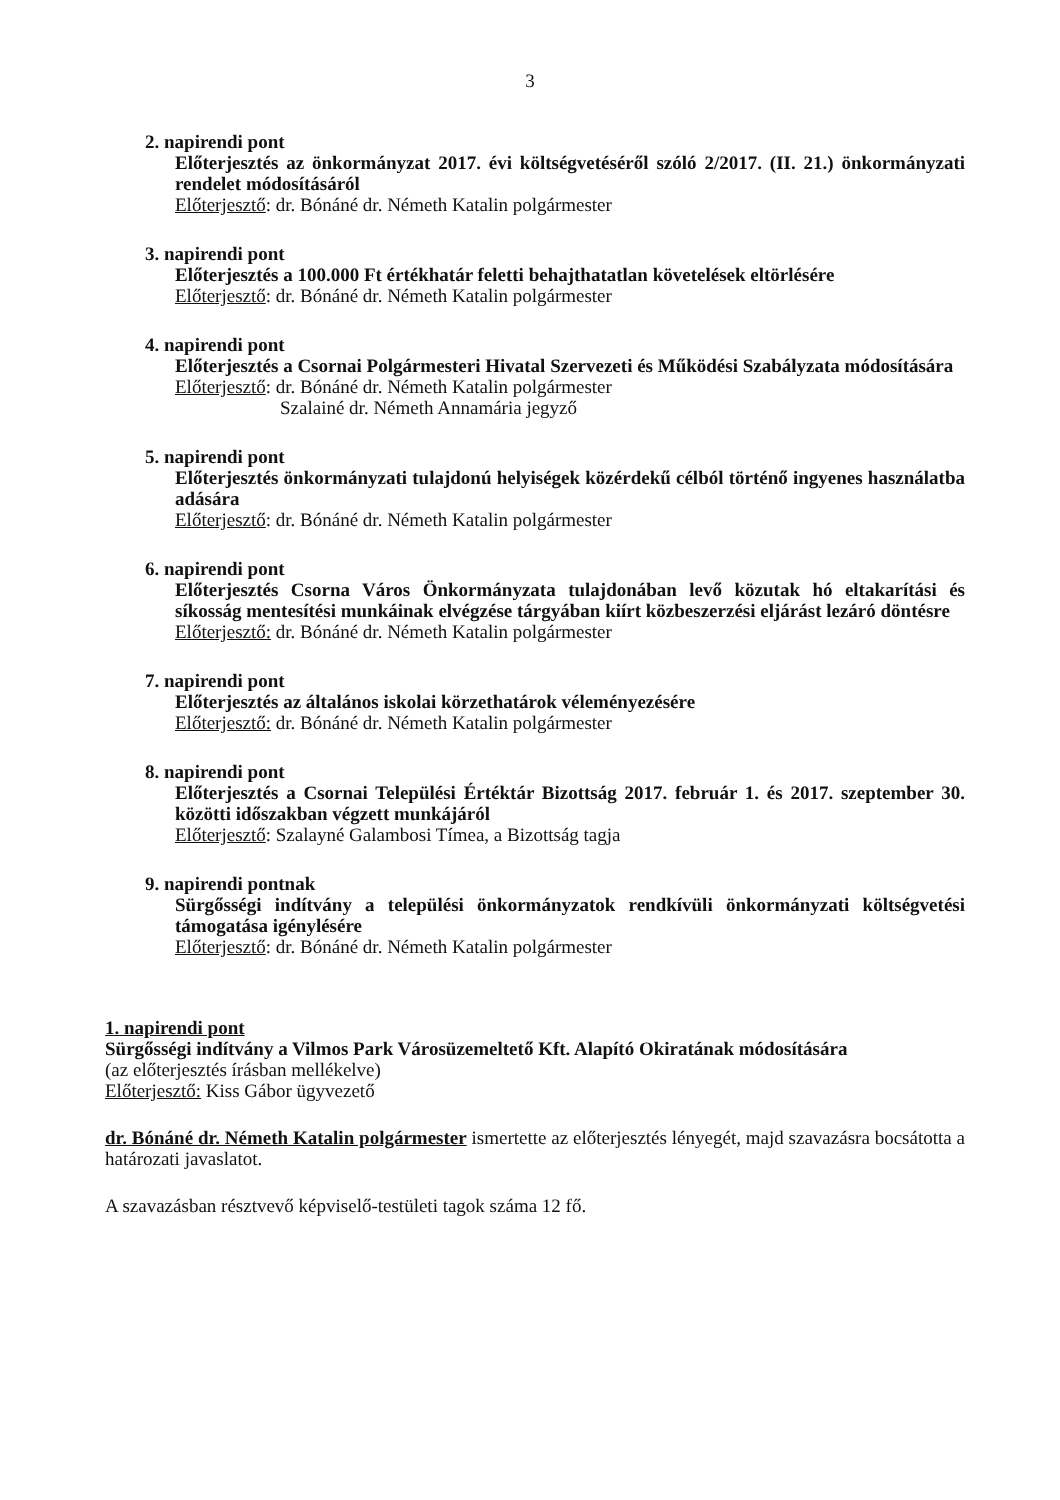3
2. napirendi pont
Előterjesztés az önkormányzat 2017. évi költségvetéséről szóló 2/2017. (II. 21.) önkormányzati rendelet módosításáról
Előterjesztő: dr. Bónáné dr. Németh Katalin polgármester
3. napirendi pont
Előterjesztés a 100.000 Ft értékhatár feletti behajthatatlan követelések eltörlésére
Előterjesztő: dr. Bónáné dr. Németh Katalin polgármester
4. napirendi pont
Előterjesztés a Csornai Polgármesteri Hivatal Szervezeti és Működési Szabályzata módosítására
Előterjesztő: dr. Bónáné dr. Németh Katalin polgármester
Szalainé dr. Németh Annamária jegyző
5. napirendi pont
Előterjesztés önkormányzati tulajdonú helyiségek közérdekű célból történő ingyenes használatba adására
Előterjesztő: dr. Bónáné dr. Németh Katalin polgármester
6. napirendi pont
Előterjesztés Csorna Város Önkormányzata tulajdonában levő közutak hó eltakarítási és síkosság mentesítési munkáinak elvégzése tárgyában kiírt közbeszerzési eljárást lezáró döntésre
Előterjesztő: dr. Bónáné dr. Németh Katalin polgármester
7. napirendi pont
Előterjesztés az általános iskolai körzethatárok véleményezésére
Előterjesztő: dr. Bónáné dr. Németh Katalin polgármester
8. napirendi pont
Előterjesztés a Csornai Települési Értéktár Bizottság 2017. február 1. és 2017. szeptember 30. közötti időszakban végzett munkájáról
Előterjesztő: Szalayné Galambosi Tímea, a Bizottság tagja
9. napirendi pontnak
Sürgősségi indítvány a települési önkormányzatok rendkívüli önkormányzati költségvetési támogatása igénylésére
Előterjesztő: dr. Bónáné dr. Németh Katalin polgármester
1. napirendi pont
Sürgősségi indítvány a Vilmos Park Városüzemeltető Kft. Alapító Okiratának módosítására
(az előterjesztés írásban mellékelve)
Előterjesztő: Kiss Gábor ügyvezető
dr. Bónáné dr. Németh Katalin polgármester ismertette az előterjesztés lényegét, majd szavazásra bocsátotta a határozati javaslatot.
A szavazásban résztvevő képviselő-testületi tagok száma 12 fő.